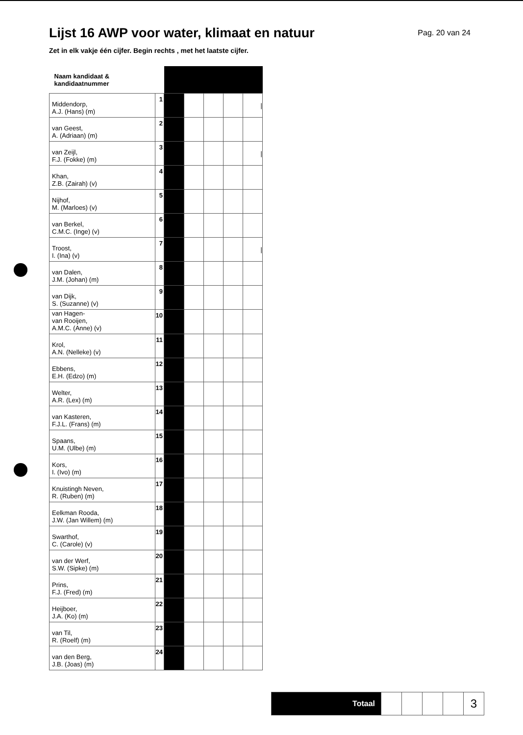Lijst 16 AWP voor water, klimaat en natuur
Pag. 20 van 24
Zet in elk vakje één cijfer. Begin rechts , met het laatste cijfer.
| Naam kandidaat & kandidaatnummer | | | | | | |
| Middendorp, A.J. (Hans) (m) | 1 | | | | | / |
| van Geest, A. (Adriaan) (m) | 2 | | | | | |
| van Zeijl, F.J. (Fokke) (m) | 3 | | | | | / |
| Khan, Z.B. (Zairah) (v) | 4 | | | | | |
| Nijhof, M. (Marloes) (v) | 5 | | | | | |
| van Berkel, C.M.C. (Inge) (v) | 6 | | | | | |
| Troost, I. (Ina) (v) | 7 | | | | | / |
| van Dalen, J.M. (Johan) (m) | 8 | | | | | |
| van Dijk, S. (Suzanne) (v) | 9 | | | | | |
| van Hagen- van Rooijen, A.M.C. (Anne) (v) | 10 | | | | | |
| Krol, A.N. (Nelleke) (v) | 11 | | | | | |
| Ebbens, E.H. (Edzo) (m) | 12 | | | | | |
| Welter, A.R. (Lex) (m) | 13 | | | | | |
| van Kasteren, F.J.L. (Frans) (m) | 14 | | | | | |
| Spaans, U.M. (Ulbe) (m) | 15 | | | | | |
| Kors, I. (Ivo) (m) | 16 | | | | | |
| Knuistingh Neven, R. (Ruben) (m) | 17 | | | | | |
| Eelkman Rooda, J.W. (Jan Willem) (m) | 18 | | | | | |
| Swarthof, C. (Carole) (v) | 19 | | | | | |
| van der Werf, S.W. (Sipke) (m) | 20 | | | | | |
| Prins, F.J. (Fred) (m) | 21 | | | | | |
| Heijboer, J.A. (Ko) (m) | 22 | | | | | |
| van Til, R. (Roelf) (m) | 23 | | | | | |
| van den Berg, J.B. (Joas) (m) | 24 | | | | | |
| Totaal | | | | | 3 |